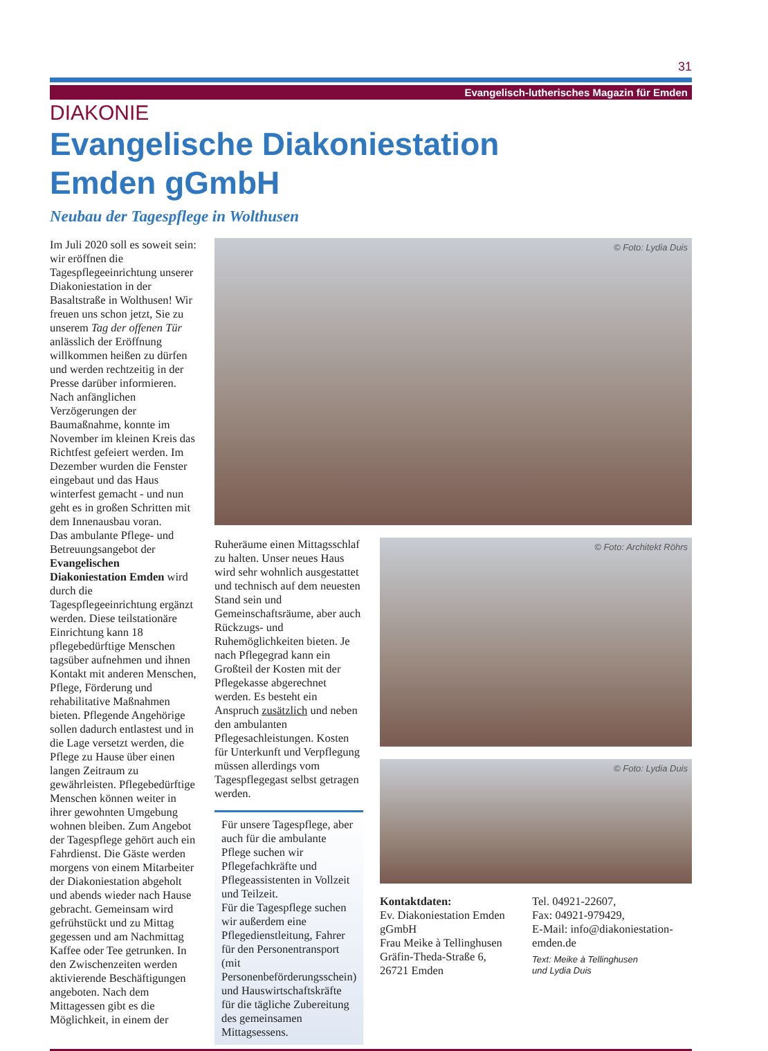31
Evangelisch-lutherisches Magazin für Emden
DIAKONIE
Evangelische Diakoniestation
Emden gGmbH
Neubau der Tagespflege in Wolthusen
Im Juli 2020 soll es soweit sein: wir eröffnen die Tagespflegeeinrichtung unserer Diakoniestation in der Basaltstraße in Wolthusen! Wir freuen uns schon jetzt, Sie zu unserem Tag der offenen Tür anlässlich der Eröffnung willkommen heißen zu dürfen und werden rechtzeitig in der Presse darüber informieren.
Nach anfänglichen Verzögerungen der Baumaßnahme, konnte im November im kleinen Kreis das Richtfest gefeiert werden. Im Dezember wurden die Fenster eingebaut und das Haus winterfest gemacht - und nun geht es in großen Schritten mit dem Innenausbau voran.
Das ambulante Pflege- und Betreuungsangebot der Evangelischen Diakoniestation Emden wird durch die Tagespflegeeinrichtung ergänzt werden. Diese teilstationäre Einrichtung kann 18 pflegebedürftige Menschen tagsüber aufnehmen und ihnen Kontakt mit anderen Menschen, Pflege, Förderung und rehabilitative Maßnahmen bieten. Pflegende Angehörige sollen dadurch entlastest und in die Lage versetzt werden, die Pflege zu Hause über einen langen Zeitraum zu gewährleisten. Pflegebedürftige Menschen können weiter in ihrer gewohnten Umgebung wohnen bleiben. Zum Angebot der Tagespflege gehört auch ein Fahrdienst. Die Gäste werden morgens von einem Mitarbeiter der Diakoniestation abgeholt und abends wieder nach Hause gebracht. Gemeinsam wird gefrühstückt und zu Mittag gegessen und am Nachmittag Kaffee oder Tee getrunken. In den Zwischenzeiten werden aktivierende Beschäftigungen angeboten. Nach dem Mittagessen gibt es die Möglichkeit, in einem der
© Foto: Lydia Duis
Ruheräume einen Mittagsschlaf zu halten. Unser neues Haus wird sehr wohnlich ausgestattet und technisch auf dem neuesten Stand sein und Gemeinschaftsräume, aber auch Rückzugs- und Ruhemöglichkeiten bieten. Je nach Pflegegrad kann ein Großteil der Kosten mit der Pflegekasse abgerechnet werden. Es besteht ein Anspruch zusätzlich und neben den ambulanten Pflegesachleistungen. Kosten für Unterkunft und Verpflegung müssen allerdings vom Tagespflegegast selbst getragen werden.
Für unsere Tagespflege, aber auch für die ambulante Pflege suchen wir Pflegefachkräfte und Pflegeassistenten in Vollzeit und Teilzeit.
Für die Tagespflege suchen wir außerdem eine Pflegedienstleitung, Fahrer für den Personentransport (mit Personenbeförderungsschein) und Hauswirtschaftskräfte für die tägliche Zubereitung des gemeinsamen Mittagsessens.
© Foto: Architekt Röhrs
© Foto: Lydia Duis
Kontaktdaten:
Ev. Diakoniestation Emden gGmbH
Frau Meike à Tellinghusen
Gräfin-Theda-Straße 6, 26721 Emden
Tel. 04921-22607,
Fax: 04921-979429,
E-Mail: info@diakoniestation-emden.de
Text: Meike à Tellinghusen
und Lydia Duis